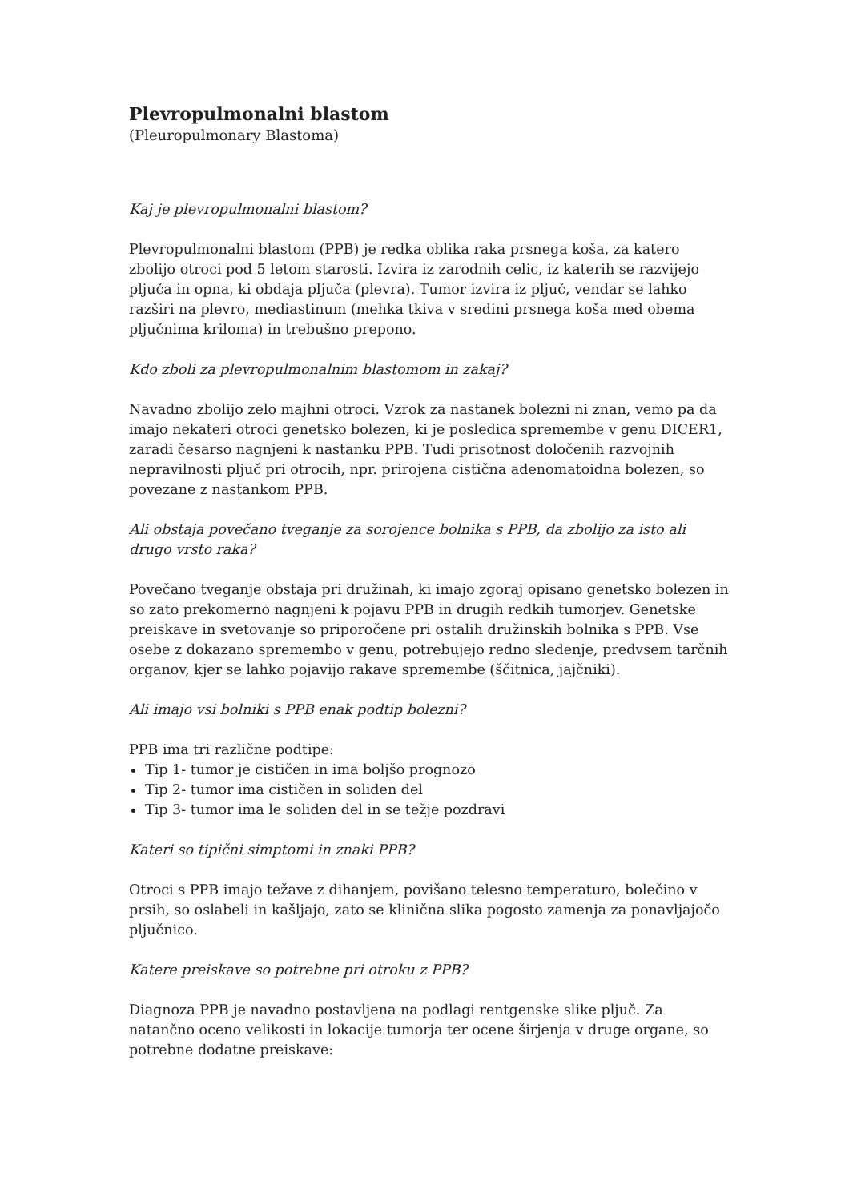Plevropulmonalni blastom
(Pleuropulmonary Blastoma)
Kaj je plevropulmonalni blastom?
Plevropulmonalni blastom (PPB) je redka oblika raka prsnega koša, za katero zbolijo otroci pod 5 letom starosti. Izvira iz zarodnih celic, iz katerih se razvijejo pljuča in opna, ki obdaja pljuča (plevra). Tumor izvira iz pljuč, vendar se lahko razširi na plevro, mediastinum (mehka tkiva v sredini prsnega koša med obema pljučnima kriloma) in trebušno prepono.
Kdo zboli za plevropulmonalnim blastomom in zakaj?
Navadno zbolijo zelo majhni otroci. Vzrok za nastanek bolezni ni znan, vemo pa da imajo nekateri otroci genetsko bolezen, ki je posledica spremembe v genu DICER1, zaradi česarso nagnjeni k nastanku PPB. Tudi prisotnost določenih razvojnih nepravilnosti pljuč pri otrocih, npr. prirojena cistična adenomatoidna bolezen, so povezane z nastankom PPB.
Ali obstaja povečano tveganje za sorojence bolnika s PPB, da zbolijo za isto ali drugo vrsto raka?
Povečano tveganje obstaja pri družinah, ki imajo zgoraj opisano genetsko bolezen in so zato prekomerno nagnjeni k pojavu PPB in drugih redkih tumorjev. Genetske preiskave in svetovanje so priporočene pri ostalih družinskih bolnika s PPB. Vse osebe z dokazano spremembo v genu, potrebujejo redno sledenje, predvsem tarčnih organov, kjer se lahko pojavijo rakave spremembe (ščitnica, jajčniki).
Ali imajo vsi bolniki s PPB enak podtip bolezni?
PPB ima tri različne podtipe:
Tip 1- tumor je cističen in ima boljšo prognozo
Tip 2- tumor ima cističen in soliden del
Tip 3- tumor ima le soliden del in se težje pozdravi
Kateri so tipični simptomi in znaki PPB?
Otroci s PPB imajo težave z dihanjem, povišano telesno temperaturo, bolečino v prsih, so oslabeli in kašljajo, zato se klinična slika pogosto zamenja za ponavljajočo pljučnico.
Katere preiskave so potrebne pri otroku z PPB?
Diagnoza PPB je navadno postavljena na podlagi rentgenske slike pljuč. Za natančno oceno velikosti in lokacije tumorja ter ocene širjenja v druge organe, so potrebne dodatne preiskave: